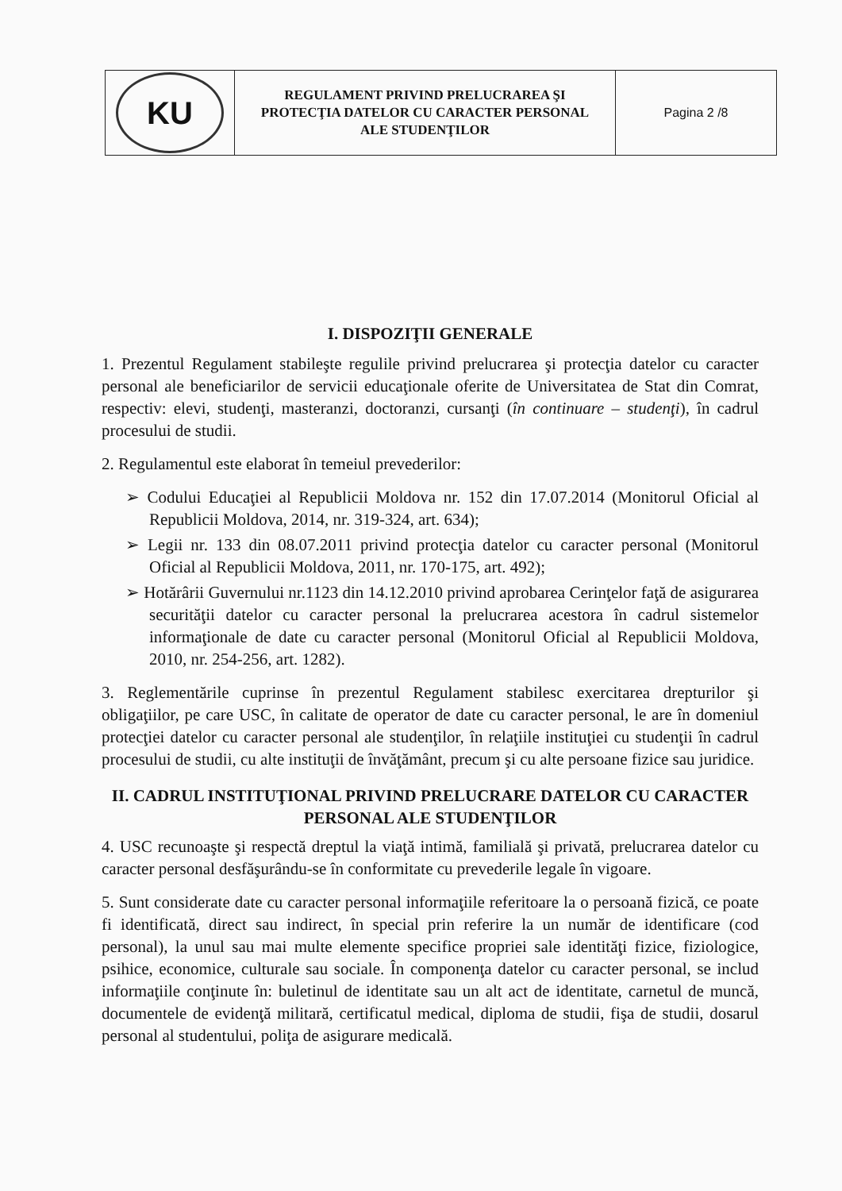| KU | REGULAMENT PRIVIND PRELUCRAREA ŞI PROTECŢIA DATELOR CU CARACTER PERSONAL ALE STUDENŢILOR | Pagina 2 /8 |
I. DISPOZIŢII GENERALE
1. Prezentul Regulament stabileşte regulile privind prelucrarea şi protecţia datelor cu caracter personal ale beneficiarilor de servicii educaţionale oferite de Universitatea de Stat din Comrat, respectiv: elevi, studenţi, masteranzi, doctoranzi, cursanţi (în continuare – studenţi), în cadrul procesului de studii.
2. Regulamentul este elaborat în temeiul prevederilor:
➢ Codului Educaţiei al Republicii Moldova nr. 152 din 17.07.2014 (Monitorul Oficial al Republicii Moldova, 2014, nr. 319-324, art. 634);
➢ Legii nr. 133 din 08.07.2011 privind protecţia datelor cu caracter personal (Monitorul Oficial al Republicii Moldova, 2011, nr. 170-175, art. 492);
➢ Hotărârii Guvernului nr.1123 din 14.12.2010 privind aprobarea Cerinţelor faţă de asigurarea securităţii datelor cu caracter personal la prelucrarea acestora în cadrul sistemelor informaţionale de date cu caracter personal (Monitorul Oficial al Republicii Moldova, 2010, nr. 254-256, art. 1282).
3. Reglementările cuprinse în prezentul Regulament stabilesc exercitarea drepturilor şi obligaţiilor, pe care USC, în calitate de operator de date cu caracter personal, le are în domeniul protecţiei datelor cu caracter personal ale studenţilor, în relaţiile instituţiei cu studenţii în cadrul procesului de studii, cu alte instituţii de învăţământ, precum şi cu alte persoane fizice sau juridice.
II. CADRUL INSTITUŢIONAL PRIVIND PRELUCRARE DATELOR CU CARACTER PERSONAL ALE STUDENŢILOR
4. USC recunoaşte şi respectă dreptul la viaţă intimă, familială şi privată, prelucrarea datelor cu caracter personal desfăşurându-se în conformitate cu prevederile legale în vigoare.
5. Sunt considerate date cu caracter personal informaţiile referitoare la o persoană fizică, ce poate fi identificată, direct sau indirect, în special prin referire la un număr de identificare (cod personal), la unul sau mai multe elemente specifice propriei sale identităţi fizice, fiziologice, psihice, economice, culturale sau sociale. În componenţa datelor cu caracter personal, se includ informaţiile conţinute în: buletinul de identitate sau un alt act de identitate, carnetul de muncă, documentele de evidenţă militară, certificatul medical, diploma de studii, fişa de studii, dosarul personal al studentului, poliţa de asigurare medicală.